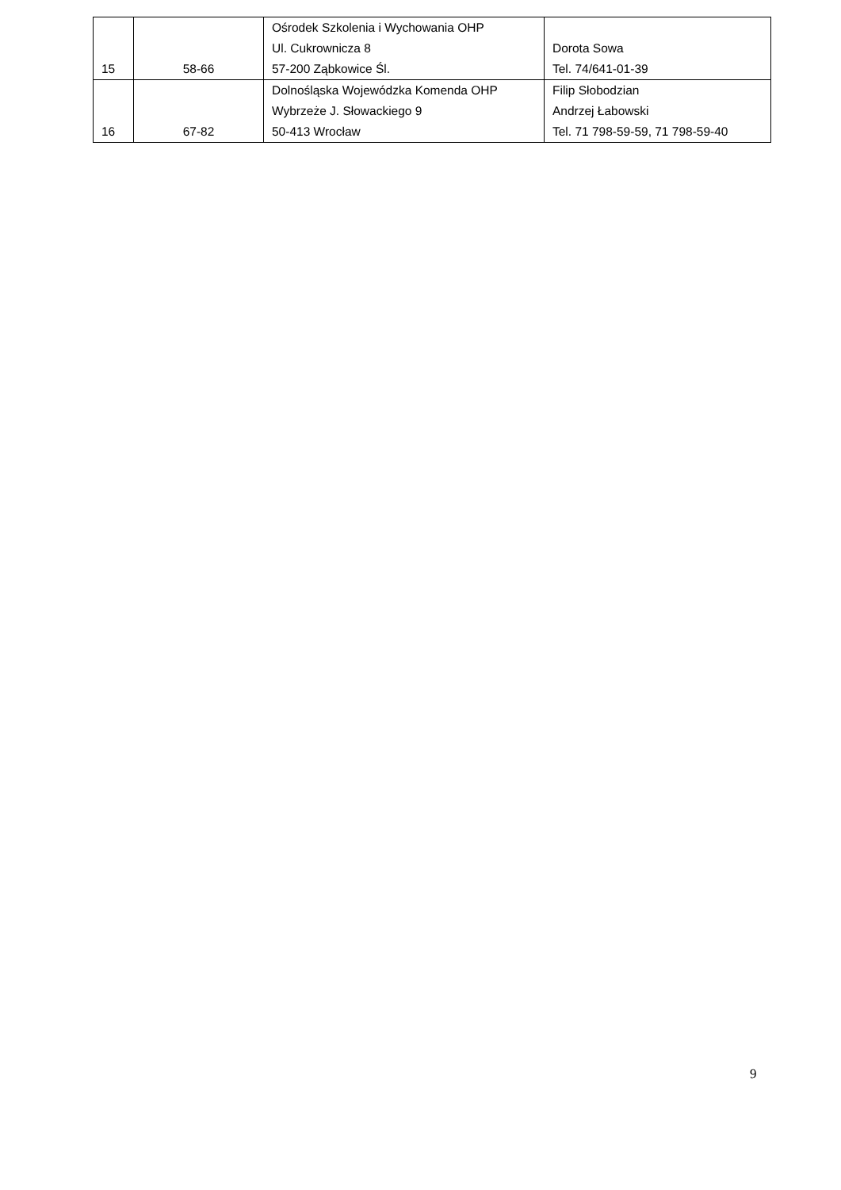| 15 | 58-66 | Ośrodek Szkolenia i Wychowania OHP Ul. Cukrownicza 8 57-200 Ząbkowice Śl. | Dorota Sowa Tel. 74/641-01-39 |
| 16 | 67-82 | Dolnośląska Wojewódzka Komenda OHP Wybrzeże J. Słowackiego 9 50-413 Wrocław | Filip Słobodzian Andrzej Łabowski Tel. 71 798-59-59, 71 798-59-40 |
9